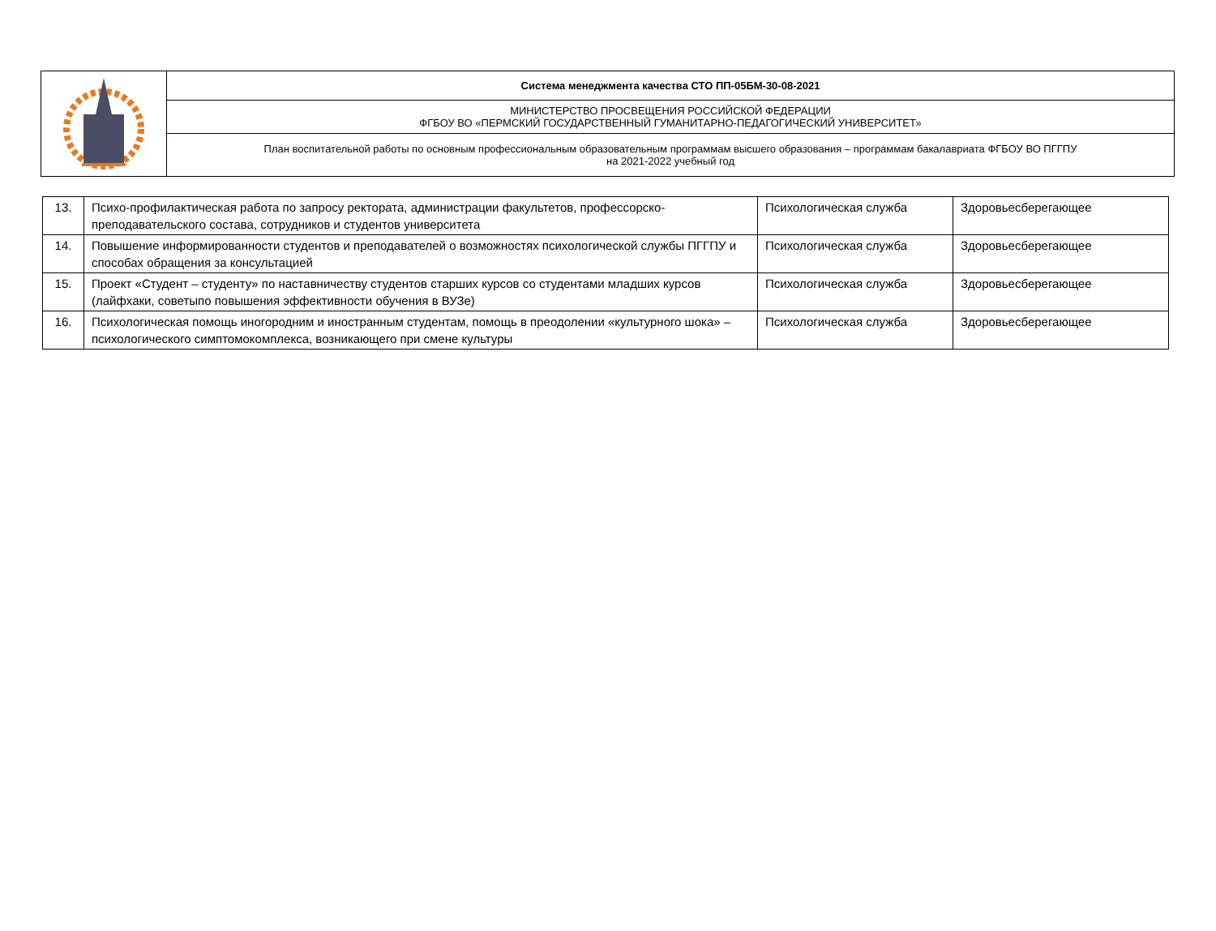| | Система менеджмента качества СТО ПП-05БМ-30-08-2021 |
| | МИНИСТЕРСТВО ПРОСВЕЩЕНИЯ РОССИЙСКОЙ ФЕДЕРАЦИИ ФГБОУ ВО «ПЕРМСКИЙ ГОСУДАРСТВЕННЫЙ ГУМАНИТАРНО-ПЕДАГОГИЧЕСКИЙ УНИВЕРСИТЕТ» |
| | План воспитательной работы по основным профессиональным образовательным программам высшего образования – программам бакалавриата ФГБОУ ВО ПГГПУ на 2021-2022 учебный год |
| 13. | Психо-профилактическая работа по запросу ректората, администрации факультетов, профессорско-преподавательского состава, сотрудников и студентов университета | Психологическая служба | Здоровьесберегающее |
| 14. | Повышение информированности студентов и преподавателей о возможностях психологической службы ПГГПУ и способах обращения за консультацией | Психологическая служба | Здоровьесберегающее |
| 15. | Проект «Студент – студенту» по наставничеству студентов старших курсов со студентами младших курсов (лайфхаки, советыпо повышения эффективности обучения в ВУЗе) | Психологическая служба | Здоровьесберегающее |
| 16. | Психологическая помощь иногородним и иностранным студентам, помощь в преодолении «культурного шока» – психологического симптомокомплекса, возникающего при смене культуры | Психологическая служба | Здоровьесберегающее |